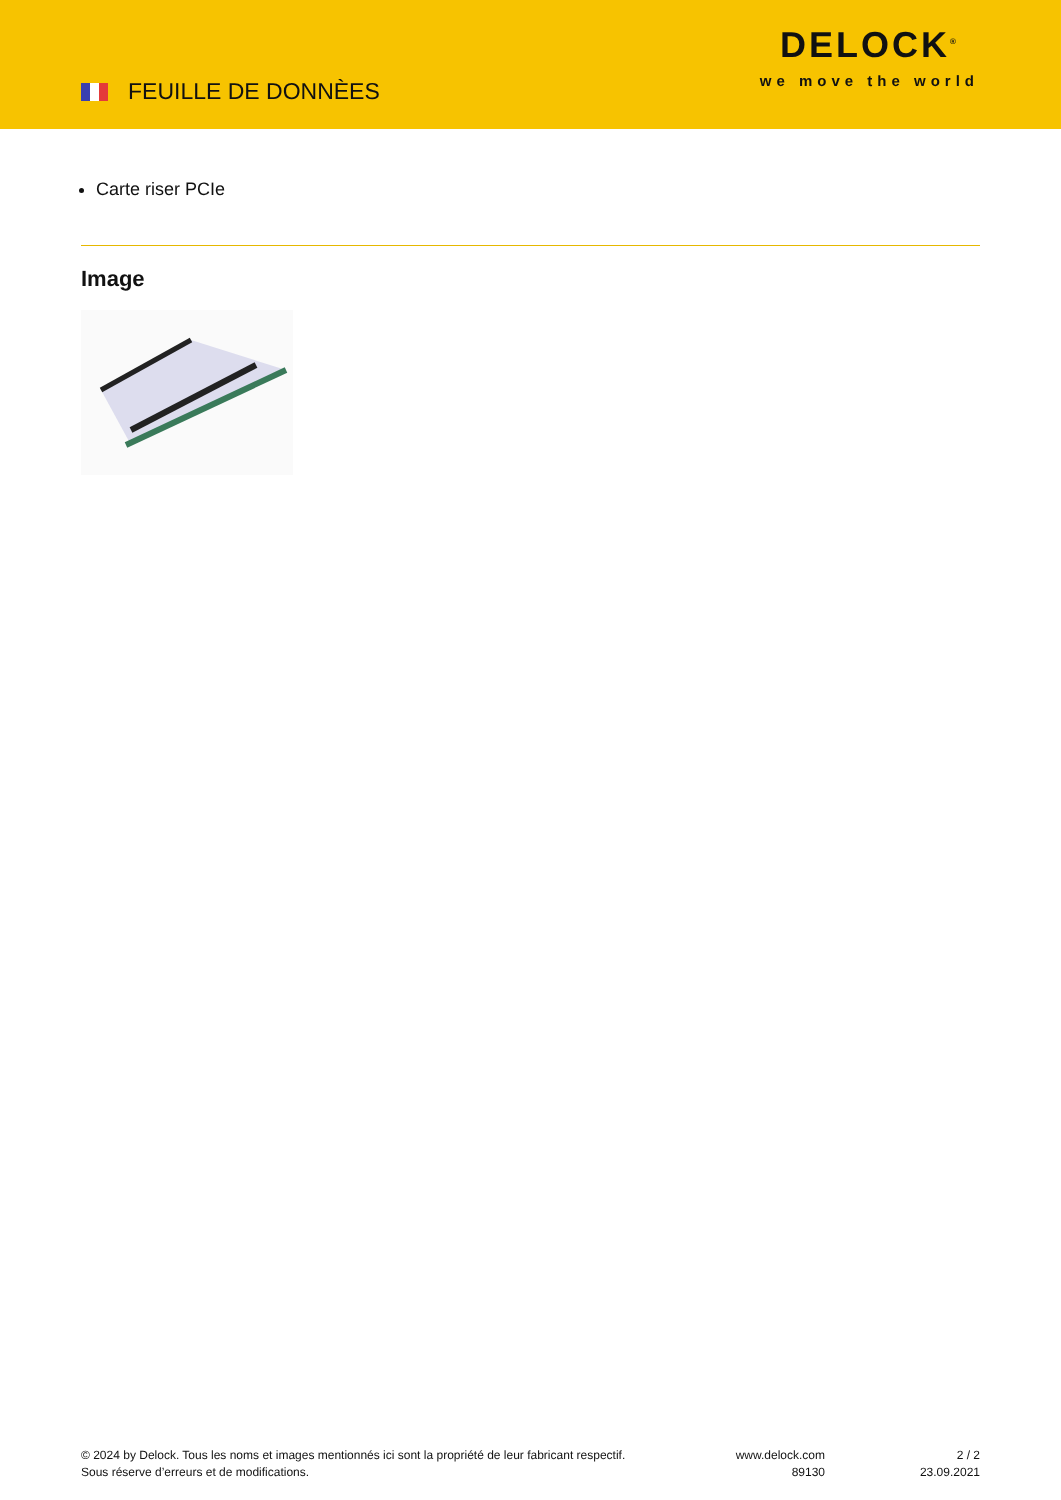FEUILLE DE DONNÈES
DELOCK<sup>®</sup>
we move the world
Carte riser PCIe
Image
© 2024 by Delock. Tous les noms et images mentionnés ici sont la propriété de leur fabricant respectif.
Sous réserve d’erreurs et de modifications.
www.delock.com
89130
2 / 2
23.09.2021